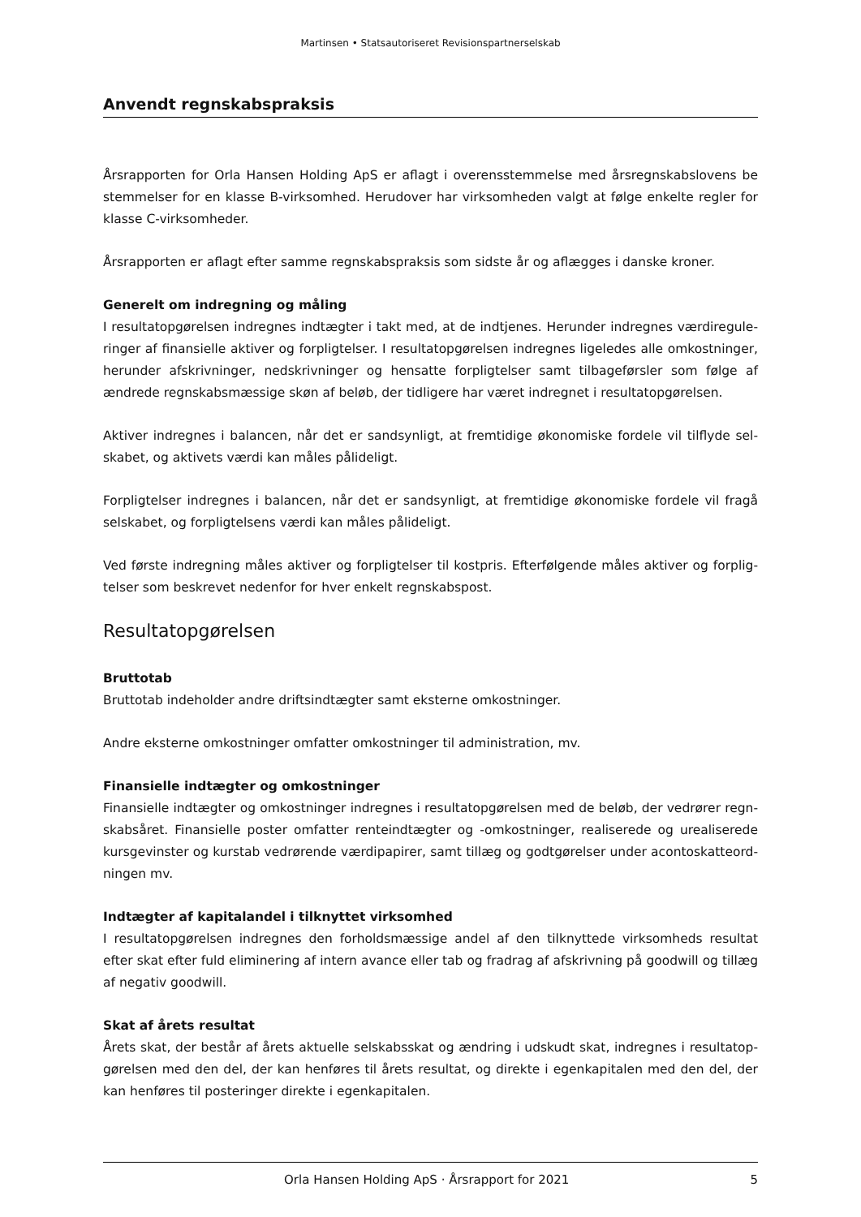Martinsen • Statsautoriseret Revisionspartnerselskab
Anvendt regnskabspraksis
Årsrapporten for Orla Hansen Holding ApS er aflagt i overensstemmelse med årsregnskabslovens be stemmelser for en klasse B-virksomhed. Herudover har virksomheden valgt at følge enkelte regler for klasse C-virksomheder.
Årsrapporten er aflagt efter samme regnskabspraksis som sidste år og aflægges i danske kroner.
Generelt om indregning og måling
I resultatopgørelsen indregnes indtægter i takt med, at de indtjenes. Herunder indregnes værdiregule­ringer af finansielle aktiver og forpligtelser. I resultatopgørelsen indregnes ligeledes alle omkostninger, herunder afskrivninger, nedskrivninger og hensatte forpligtelser samt tilbageførsler som følge af ændre­de regnskabsmæssige skøn af beløb, der tidligere har været indregnet i resultatopgørelsen.
Aktiver indregnes i balancen, når det er sandsynligt, at fremtidige økonomiske fordele vil tilflyde sel­skabet, og aktivets værdi kan måles pålideligt.
Forpligtelser indregnes i balancen, når det er sandsynligt, at fremtidige økonomiske fordele vil fragå selskabet, og forpligtelsens værdi kan måles pålideligt.
Ved første indregning måles aktiver og forpligtelser til kostpris. Efterfølgende måles aktiver og forplig­telser som beskrevet nedenfor for hver enkelt regnskabspost.
Resultatopgørelsen
Bruttotab
Bruttotab indeholder andre driftsindtægter samt eksterne omkostninger.
Andre eksterne omkostninger omfatter omkostninger til administration, mv.
Finansielle indtægter og omkostninger
Finansielle indtægter og omkostninger indregnes i resultatopgørelsen med de beløb, der vedrører regn­skabsåret. Finansielle poster omfatter renteindtægter og -omkostninger, realiserede og urealiserede kursgevinster og kurstab vedrørende værdipapirer, samt tillæg og godtgørelser under acontoskatteord­ningen mv.
Indtægter af kapitalandel i tilknyttet virksomhed
I resultatopgørelsen indregnes den forholdsmæssige andel af den tilknyttede virksomheds resultat efter skat efter fuld eliminering af intern avance eller tab og fradrag af afskrivning på goodwill og tillæg af negativ goodwill.
Skat af årets resultat
Årets skat, der består af årets aktuelle selskabsskat og ændring i udskudt skat, indregnes i resultatop­gørelsen med den del, der kan henføres til årets resultat, og direkte i egenkapitalen med den del, der kan henføres til posteringer direkte i egenkapitalen.
Orla Hansen Holding ApS · Årsrapport for 2021 5